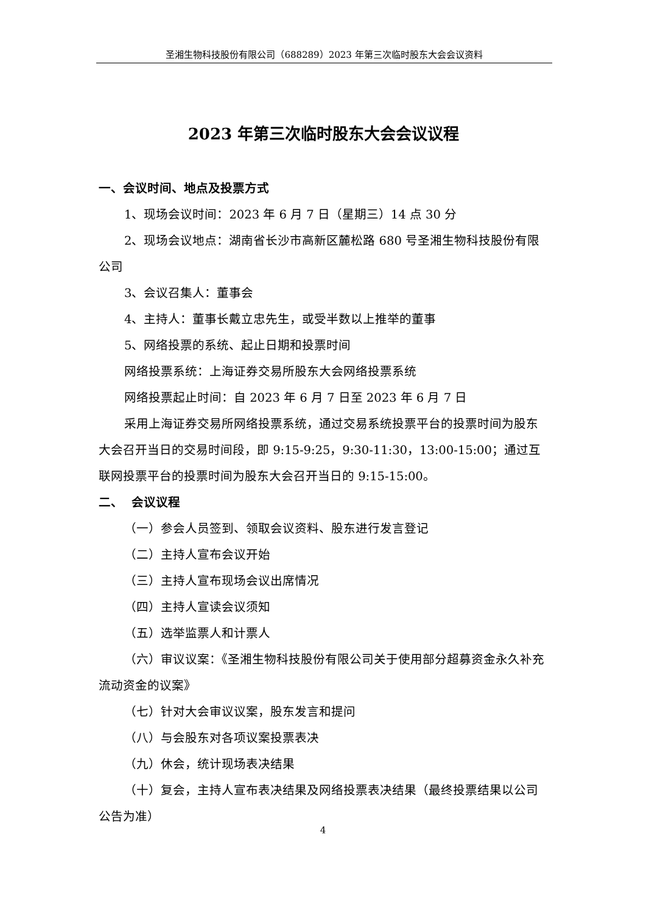圣湘生物科技股份有限公司（688289）2023 年第三次临时股东大会会议资料
2023 年第三次临时股东大会会议议程
一、会议时间、地点及投票方式
1、现场会议时间：2023 年 6 月 7 日（星期三）14 点 30 分
2、现场会议地点：湖南省长沙市高新区麓松路 680 号圣湘生物科技股份有限公司
3、会议召集人：董事会
4、主持人：董事长戴立忠先生，或受半数以上推举的董事
5、网络投票的系统、起止日期和投票时间
网络投票系统：上海证券交易所股东大会网络投票系统
网络投票起止时间：自 2023 年 6 月 7 日至 2023 年 6 月 7 日
采用上海证券交易所网络投票系统，通过交易系统投票平台的投票时间为股东大会召开当日的交易时间段，即 9:15-9:25，9:30-11:30，13:00-15:00；通过互联网投票平台的投票时间为股东大会召开当日的 9:15-15:00。
二、 会议议程
（一）参会人员签到、领取会议资料、股东进行发言登记
（二）主持人宣布会议开始
（三）主持人宣布现场会议出席情况
（四）主持人宣读会议须知
（五）选举监票人和计票人
（六）审议议案：《圣湘生物科技股份有限公司关于使用部分超募资金永久补充流动资金的议案》
（七）针对大会审议议案，股东发言和提问
（八）与会股东对各项议案投票表决
（九）休会，统计现场表决结果
（十）复会，主持人宣布表决结果及网络投票表决结果（最终投票结果以公司公告为准）
4